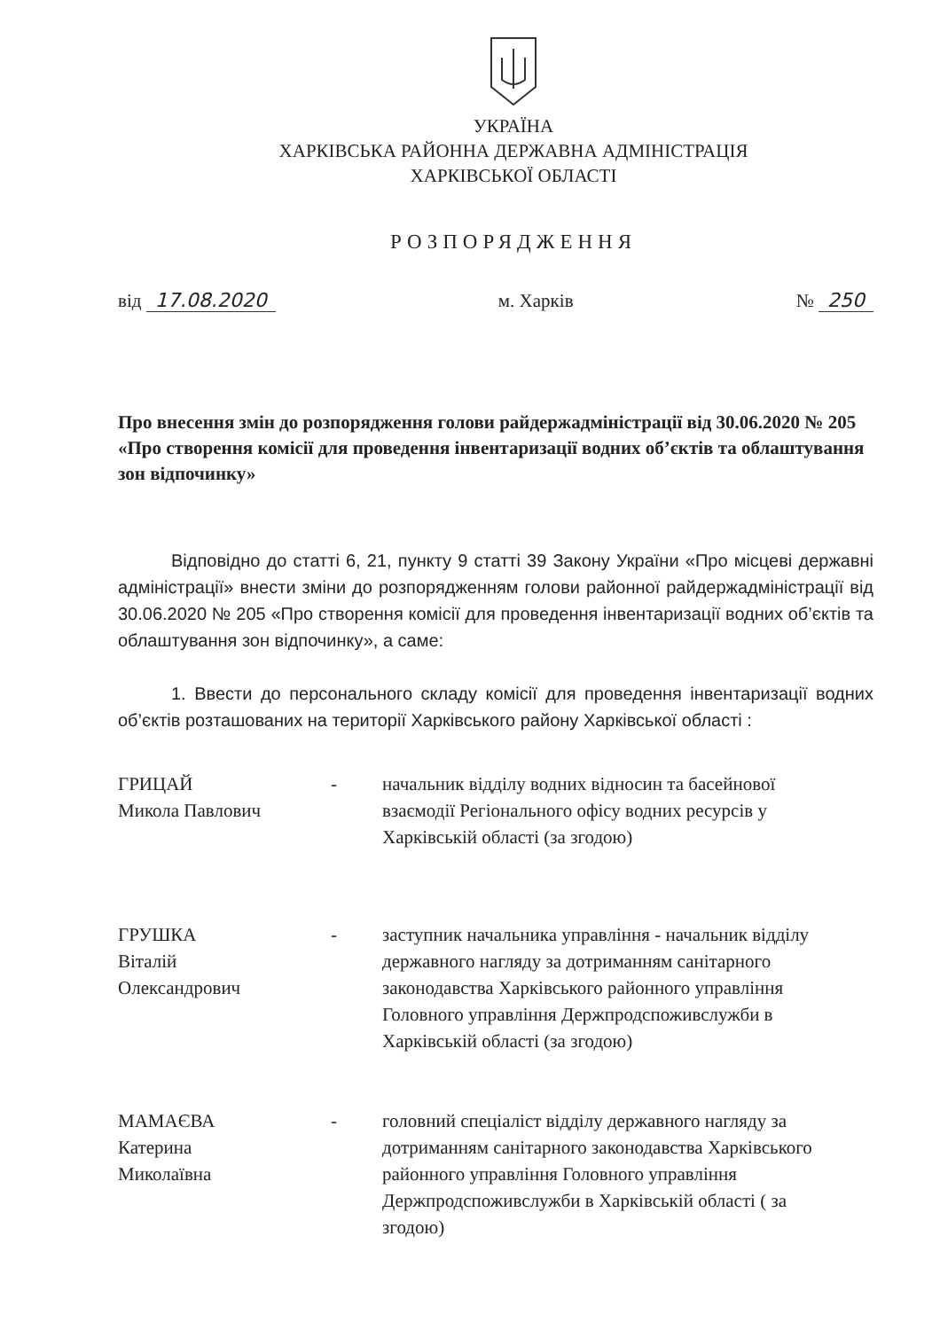УКРАЇНА
ХАРКІВСЬКА РАЙОННА ДЕРЖАВНА АДМІНІСТРАЦІЯ
ХАРКІВСЬКОЇ ОБЛАСТІ
РОЗПОРЯДЖЕННЯ
від 17.08.2020 м. Харків № 250
Про внесення змін до розпорядження голови райдержадміністрації від 30.06.2020 № 205 «Про створення комісії для проведення інвентаризації водних об’єктів та облаштування зон відпочинку»
Відповідно до статті 6, 21, пункту 9 статті 39 Закону України «Про місцеві державні адміністрації» внести зміни до розпорядженням голови районної райдержадміністрації від 30.06.2020 № 205 «Про створення комісії для проведення інвентаризації водних об’єктів та облаштування зон відпочинку», а саме:
1. Ввести до персонального складу комісії для проведення інвентаризації водних об’єктів розташованих на території Харківського району Харківської області :
ГРИЦАЙ
Микола Павлович
- начальник відділу водних відносин та басейнової взаємодії Регіонального офісу водних ресурсів у Харківській області (за згодою)
ГРУШКА
Віталій
Олександрович
- заступник начальника управління - начальник відділу державного нагляду за дотриманням санітарного законодавства Харківського районного управління Головного управління Держпродспоживслужби в Харківській області (за згодою)
МАМАЄВА
Катерина
Миколаївна
- головний спеціаліст відділу державного нагляду за дотриманням санітарного законодавства Харківського районного управління Головного управління Держпродспоживслужби в Харківській області ( за згодою)